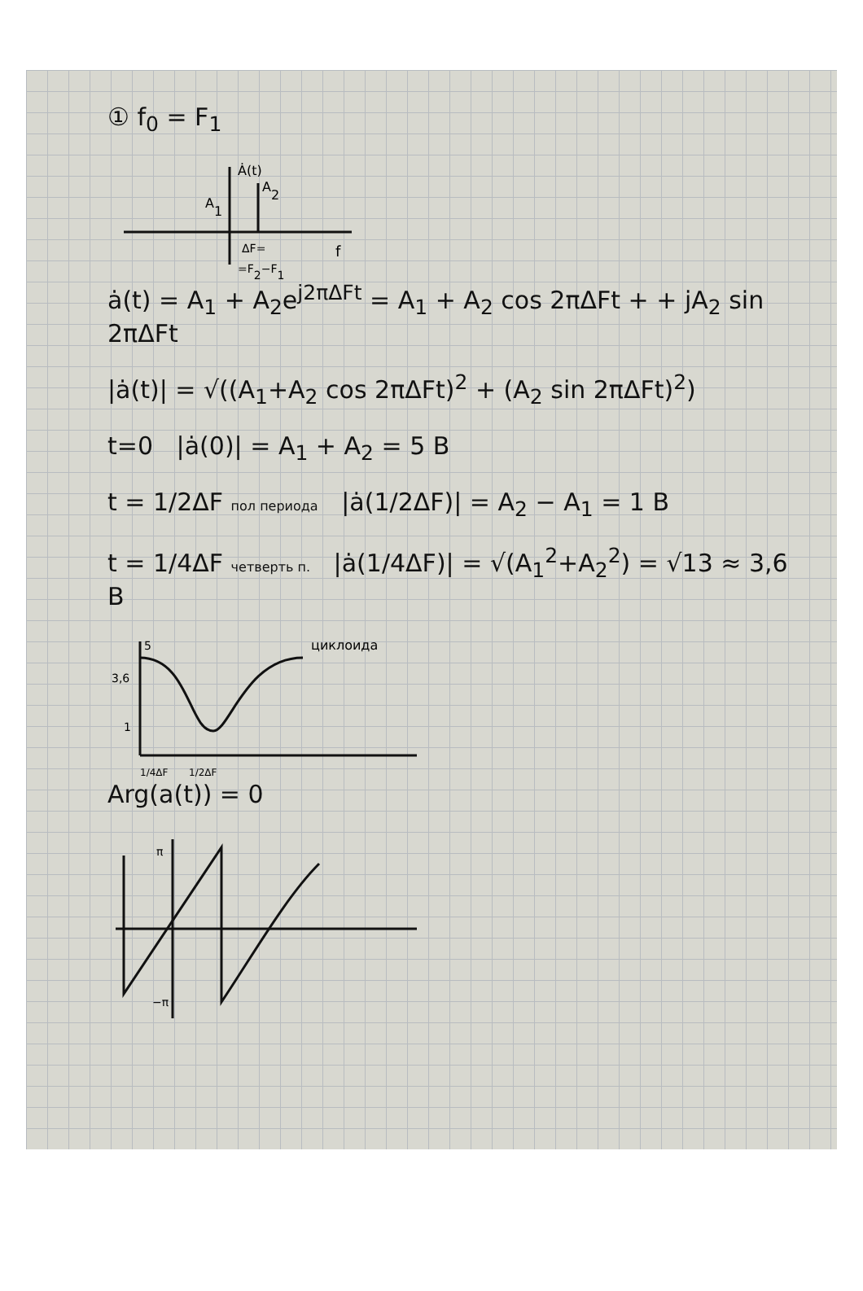① f<sub>0</sub> = F<sub>1</sub>
Ȧ(t)
A2
A1
f
ΔF=
=F2−F1
ȧ(t) = A<sub>1</sub> + A<sub>2</sub>e<sup>j2πΔFt</sup> = A<sub>1</sub> + A<sub>2</sub> cos 2πΔFt + + jA<sub>2</sub> sin 2πΔFt
|ȧ(t)| = √((A<sub>1</sub>+A<sub>2</sub> cos 2πΔFt)<sup>2</sup> + (A<sub>2</sub> sin 2πΔFt)<sup>2</sup>)
t=0 |ȧ(0)| = A<sub>1</sub> + A<sub>2</sub> = 5 B
t = 1/2ΔF пол периода |ȧ(1/2ΔF)| = A<sub>2</sub> − A<sub>1</sub> = 1 B
t = 1/4ΔF четверть п. |ȧ(1/4ΔF)| = √(A<sub>1</sub><sup>2</sup>+A<sub>2</sub><sup>2</sup>) = √13 ≈ 3,6 B
5
3,6
1
циклоида
1/4ΔF
1/2ΔF
Arg(a(t)) = 0
π
−π